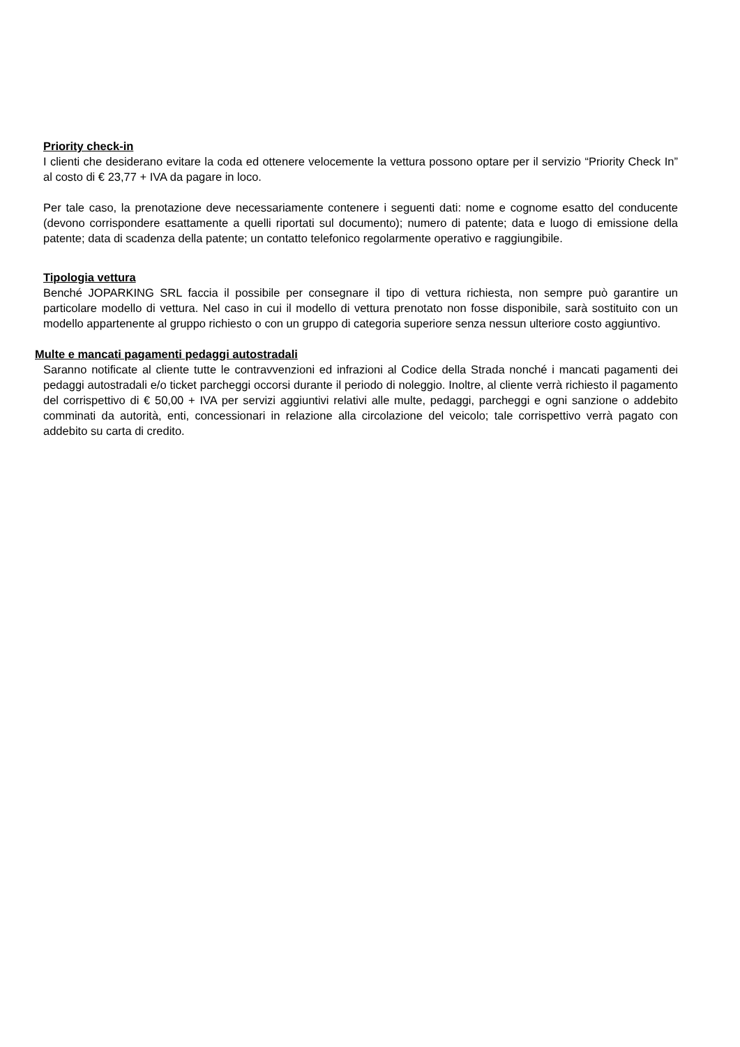Priority check-in
I clienti che desiderano evitare la coda ed ottenere velocemente la vettura possono optare per il servizio “Priority Check In” al costo di € 23,77 + IVA da pagare in loco.
Per tale caso, la prenotazione deve necessariamente contenere i seguenti dati: nome e cognome esatto del conducente (devono corrispondere esattamente a quelli riportati sul documento); numero di patente; data e luogo di emissione della patente; data di scadenza della patente; un contatto telefonico regolarmente operativo e raggiungibile.
Tipologia vettura
Benché JOPARKING SRL faccia il possibile per consegnare il tipo di vettura richiesta, non sempre può garantire un particolare modello di vettura. Nel caso in cui il modello di vettura prenotato non fosse disponibile, sarà sostituito con un modello appartenente al gruppo richiesto o con un gruppo di categoria superiore senza nessun ulteriore costo aggiuntivo.
Multe e mancati pagamenti pedaggi autostradali
Saranno notificate al cliente tutte le contravvenzioni ed infrazioni al Codice della Strada nonché i mancati pagamenti dei pedaggi autostradali e/o ticket parcheggi occorsi durante il periodo di noleggio. Inoltre, al cliente verrà richiesto il pagamento del corrispettivo di € 50,00 + IVA per servizi aggiuntivi relativi alle multe, pedaggi, parcheggi e ogni sanzione o addebito comminati da autorità, enti, concessionari in relazione alla circolazione del veicolo; tale corrispettivo verrà pagato con addebito su carta di credito.